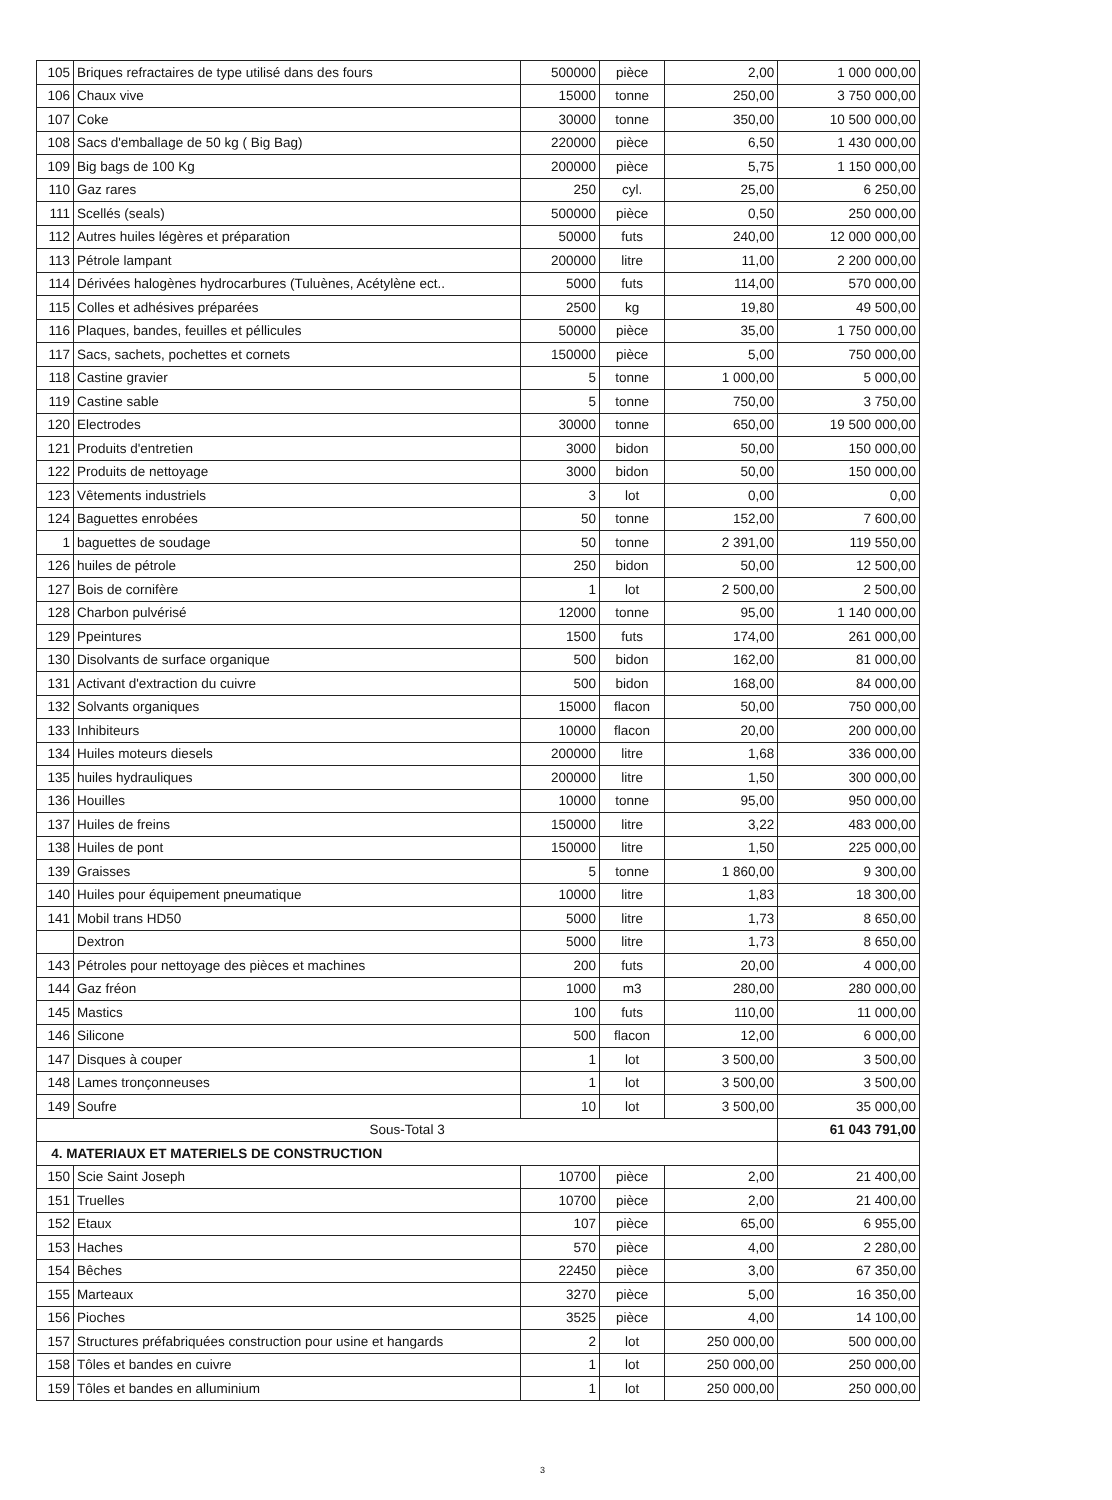| 105 | Briques refractaires de type utilisé dans des fours | 500000 | pièce | 2,00 | 1 000 000,00 |
| 106 | Chaux vive | 15000 | tonne | 250,00 | 3 750 000,00 |
| 107 | Coke | 30000 | tonne | 350,00 | 10 500 000,00 |
| 108 | Sacs d'emballage de 50 kg ( Big Bag) | 220000 | pièce | 6,50 | 1 430 000,00 |
| 109 | Big bags de 100 Kg | 200000 | pièce | 5,75 | 1 150 000,00 |
| 110 | Gaz rares | 250 | cyl. | 25,00 | 6 250,00 |
| 111 | Scellés (seals) | 500000 | pièce | 0,50 | 250 000,00 |
| 112 | Autres huiles légères et préparation | 50000 | futs | 240,00 | 12 000 000,00 |
| 113 | Pétrole lampant | 200000 | litre | 11,00 | 2 200 000,00 |
| 114 | Dérivées halogènes hydrocarbures (Tuluènes, Acétylène ect.. | 5000 | futs | 114,00 | 570 000,00 |
| 115 | Colles et adhésives préparées | 2500 | kg | 19,80 | 49 500,00 |
| 116 | Plaques, bandes, feuilles et péllicules | 50000 | pièce | 35,00 | 1 750 000,00 |
| 117 | Sacs, sachets, pochettes et cornets | 150000 | pièce | 5,00 | 750 000,00 |
| 118 | Castine gravier | 5 | tonne | 1 000,00 | 5 000,00 |
| 119 | Castine sable | 5 | tonne | 750,00 | 3 750,00 |
| 120 | Electrodes | 30000 | tonne | 650,00 | 19 500 000,00 |
| 121 | Produits d'entretien | 3000 | bidon | 50,00 | 150 000,00 |
| 122 | Produits de nettoyage | 3000 | bidon | 50,00 | 150 000,00 |
| 123 | Vêtements industriels | 3 | lot | 0,00 | 0,00 |
| 124 | Baguettes enrobées | 50 | tonne | 152,00 | 7 600,00 |
| 1 | baguettes de soudage | 50 | tonne | 2 391,00 | 119 550,00 |
| 126 | huiles de pétrole | 250 | bidon | 50,00 | 12 500,00 |
| 127 | Bois de cornifère | 1 | lot | 2 500,00 | 2 500,00 |
| 128 | Charbon pulvérisé | 12000 | tonne | 95,00 | 1 140 000,00 |
| 129 | Ppeintures | 1500 | futs | 174,00 | 261 000,00 |
| 130 | Disolvants de surface organique | 500 | bidon | 162,00 | 81 000,00 |
| 131 | Activant d'extraction du cuivre | 500 | bidon | 168,00 | 84 000,00 |
| 132 | Solvants organiques | 15000 | flacon | 50,00 | 750 000,00 |
| 133 | Inhibiteurs | 10000 | flacon | 20,00 | 200 000,00 |
| 134 | Huiles moteurs diesels | 200000 | litre | 1,68 | 336 000,00 |
| 135 | huiles hydrauliques | 200000 | litre | 1,50 | 300 000,00 |
| 136 | Houilles | 10000 | tonne | 95,00 | 950 000,00 |
| 137 | Huiles de freins | 150000 | litre | 3,22 | 483 000,00 |
| 138 | Huiles de pont | 150000 | litre | 1,50 | 225 000,00 |
| 139 | Graisses | 5 | tonne | 1 860,00 | 9 300,00 |
| 140 | Huiles pour équipement pneumatique | 10000 | litre | 1,83 | 18 300,00 |
| 141 | Mobil trans HD50 | 5000 | litre | 1,73 | 8 650,00 |
| | Dextron | 5000 | litre | 1,73 | 8 650,00 |
| 143 | Pétroles pour nettoyage des pièces et machines | 200 | futs | 20,00 | 4 000,00 |
| 144 | Gaz fréon | 1000 | m3 | 280,00 | 280 000,00 |
| 145 | Mastics | 100 | futs | 110,00 | 11 000,00 |
| 146 | Silicone | 500 | flacon | 12,00 | 6 000,00 |
| 147 | Disques à couper | 1 | lot | 3 500,00 | 3 500,00 |
| 148 | Lames tronçonneuses | 1 | lot | 3 500,00 | 3 500,00 |
| 149 | Soufre | 10 | lot | 3 500,00 | 35 000,00 |
| Sous-Total 3 | | | | | 61 043 791,00 |
| 4. MATERIAUX ET MATERIELS DE CONSTRUCTION | | | | | |
| 150 | Scie Saint Joseph | 10700 | pièce | 2,00 | 21 400,00 |
| 151 | Truelles | 10700 | pièce | 2,00 | 21 400,00 |
| 152 | Etaux | 107 | pièce | 65,00 | 6 955,00 |
| 153 | Haches | 570 | pièce | 4,00 | 2 280,00 |
| 154 | Bêches | 22450 | pièce | 3,00 | 67 350,00 |
| 155 | Marteaux | 3270 | pièce | 5,00 | 16 350,00 |
| 156 | Pioches | 3525 | pièce | 4,00 | 14 100,00 |
| 157 | Structures préfabriquées construction pour usine et hangards | 2 | lot | 250 000,00 | 500 000,00 |
| 158 | Tôles et bandes en cuivre | 1 | lot | 250 000,00 | 250 000,00 |
| 159 | Tôles et bandes en alluminium | 1 | lot | 250 000,00 | 250 000,00 |
3